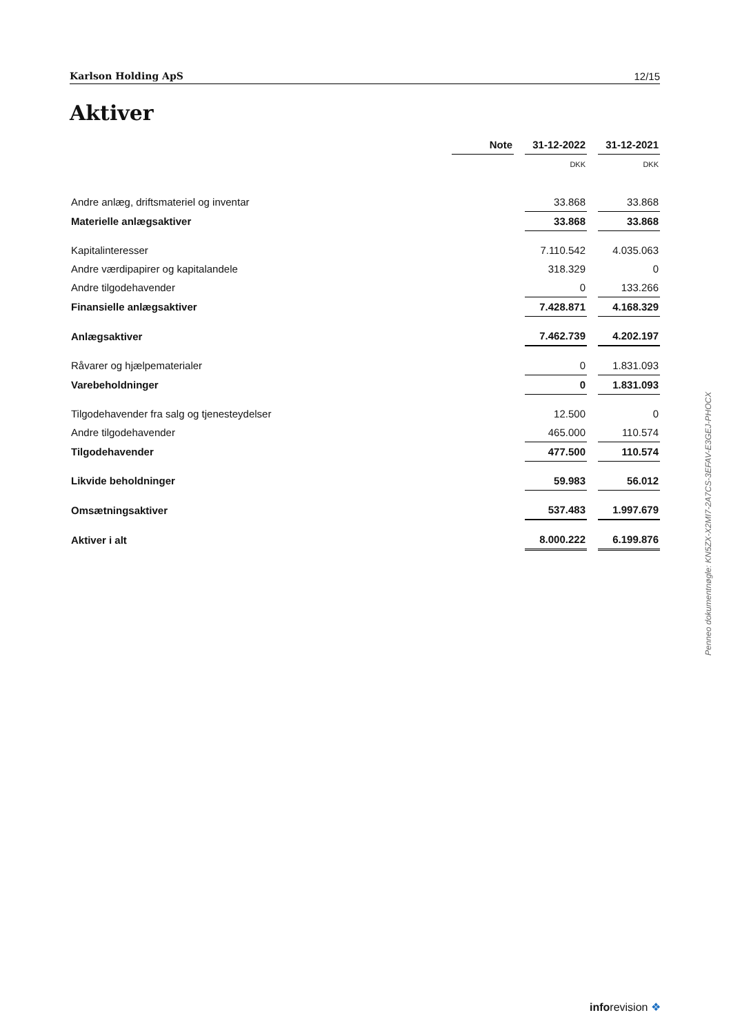Karlson Holding ApS 12/15
Aktiver
| | Note | | 31-12-2022 | | 31-12-2021 |
| | | | DKK | | DKK |
| Andre anlæg, driftsmateriel og inventar | | | 33.868 | | 33.868 |
| Materielle anlægsaktiver | | | 33.868 | | 33.868 |
| Kapitalinteresser | | | 7.110.542 | | 4.035.063 |
| Andre værdipapirer og kapitalandele | | | 318.329 | | 0 |
| Andre tilgodehavender | | | 0 | | 133.266 |
| Finansielle anlægsaktiver | | | 7.428.871 | | 4.168.329 |
| Anlægsaktiver | | | 7.462.739 | | 4.202.197 |
| Råvarer og hjælpematerialer | | | 0 | | 1.831.093 |
| Varebeholdninger | | | 0 | | 1.831.093 |
| Tilgodehavender fra salg og tjenesteydelser | | | 12.500 | | 0 |
| Andre tilgodehavender | | | 465.000 | | 110.574 |
| Tilgodehavender | | | 477.500 | | 110.574 |
| Likvide beholdninger | | | 59.983 | | 56.012 |
| Omsætningsaktiver | | | 537.483 | | 1.997.679 |
| Aktiver i alt | | | 8.000.222 | | 6.199.876 |
Penneo dokumentnøgle: KN5ZX-X2MI7-2A7CS-3EFAV-E3GEJ-PHOCX
inforevision ❖